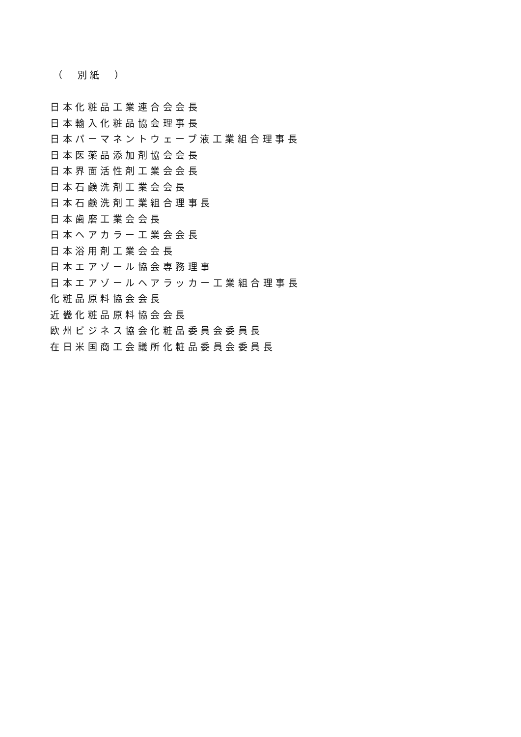（　別紙　）
日本化粧品工業連合会会長
日本輸入化粧品協会理事長
日本パーマネントウェーブ液工業組合理事長
日本医薬品添加剤協会会長
日本界面活性剤工業会会長
日本石鹸洗剤工業会会長
日本石鹸洗剤工業組合理事長
日本歯磨工業会会長
日本ヘアカラー工業会会長
日本浴用剤工業会会長
日本エアゾール協会専務理事
日本エアゾールヘアラッカー工業組合理事長
化粧品原料協会会長
近畿化粧品原料協会会長
欧州ビジネス協会化粧品委員会委員長
在日米国商工会議所化粧品委員会委員長